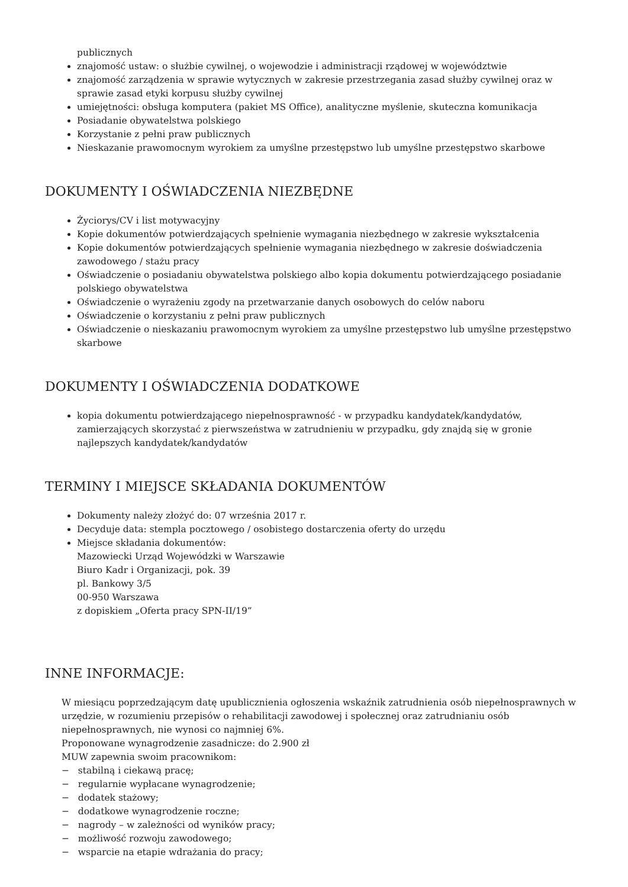publicznych
znajomość ustaw: o służbie cywilnej, o wojewodzie i administracji rządowej w województwie
znajomość zarządzenia w sprawie wytycznych w zakresie przestrzegania zasad służby cywilnej oraz w sprawie zasad etyki korpusu służby cywilnej
umiejętności: obsługa komputera (pakiet MS Office), analityczne myślenie, skuteczna komunikacja
Posiadanie obywatelstwa polskiego
Korzystanie z pełni praw publicznych
Nieskazanie prawomocnym wyrokiem za umyślne przestępstwo lub umyślne przestępstwo skarbowe
DOKUMENTY I OŚWIADCZENIA NIEZBĘDNE
Życiorys/CV i list motywacyjny
Kopie dokumentów potwierdzających spełnienie wymagania niezbędnego w zakresie wykształcenia
Kopie dokumentów potwierdzających spełnienie wymagania niezbędnego w zakresie doświadczenia zawodowego / stażu pracy
Oświadczenie o posiadaniu obywatelstwa polskiego albo kopia dokumentu potwierdzającego posiadanie polskiego obywatelstwa
Oświadczenie o wyrażeniu zgody na przetwarzanie danych osobowych do celów naboru
Oświadczenie o korzystaniu z pełni praw publicznych
Oświadczenie o nieskazaniu prawomocnym wyrokiem za umyślne przestępstwo lub umyślne przestępstwo skarbowe
DOKUMENTY I OŚWIADCZENIA DODATKOWE
kopia dokumentu potwierdzającego niepełnosprawność - w przypadku kandydatek/kandydatów, zamierzających skorzystać z pierwszeństwa w zatrudnieniu w przypadku, gdy znajdą się w gronie najlepszych kandydatek/kandydatów
TERMINY I MIEJSCE SKŁADANIA DOKUMENTÓW
Dokumenty należy złożyć do: 07 września 2017 r.
Decyduje data: stempla pocztowego / osobistego dostarczenia oferty do urzędu
Miejsce składania dokumentów:
Mazowiecki Urząd Wojewódzki w Warszawie
Biuro Kadr i Organizacji, pok. 39
pl. Bankowy 3/5
00-950 Warszawa
z dopiskiem „Oferta pracy SPN-II/19”
INNE INFORMACJE:
W miesiącu poprzedzającym datę upublicznienia ogłoszenia wskaźnik zatrudnienia osób niepełnosprawnych w urzędzie, w rozumieniu przepisów o rehabilitacji zawodowej i społecznej oraz zatrudnianiu osób niepełnosprawnych, nie wynosi co najmniej 6%.
Proponowane wynagrodzenie zasadnicze: do 2.900 zł
MUW zapewnia swoim pracownikom:
− stabilną i ciekawą pracę;
− regularnie wypłacane wynagrodzenie;
− dodatek stażowy;
− dodatkowe wynagrodzenie roczne;
− nagrody – w zależności od wyników pracy;
− możliwość rozwoju zawodowego;
− wsparcie na etapie wdrażania do pracy;